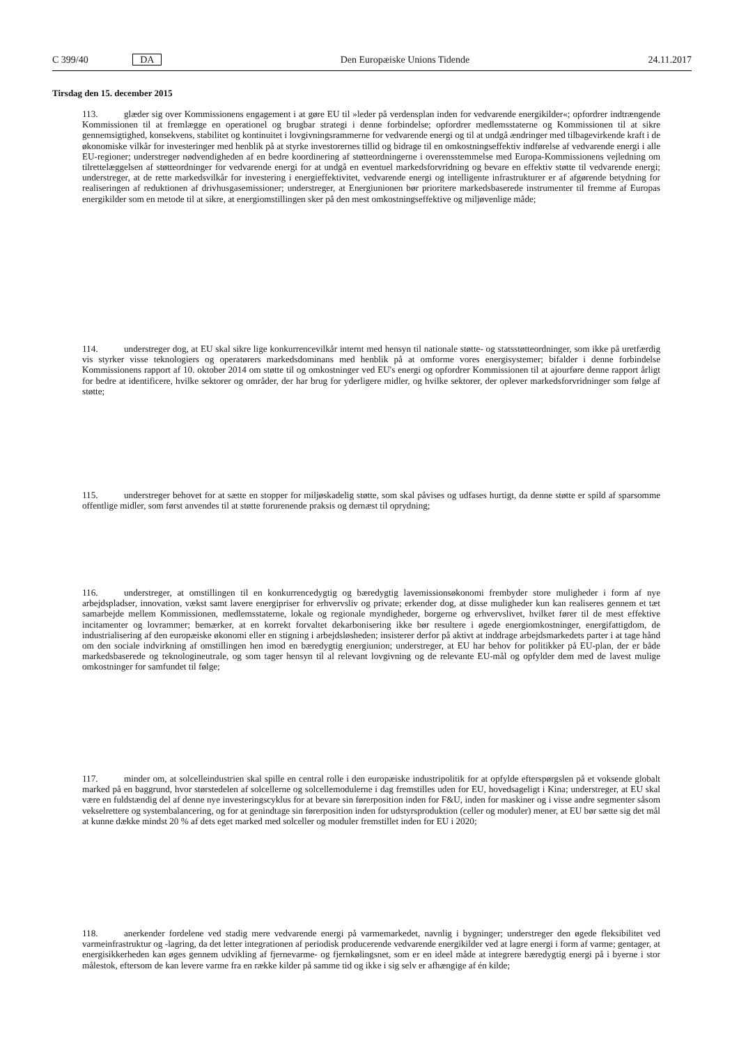C 399/40 DA Den Europæiske Unions Tidende 24.11.2017
Tirsdag den 15. december 2015
113. glæder sig over Kommissionens engagement i at gøre EU til »leder på verdensplan inden for vedvarende energikilder«; opfordrer indtrængende Kommissionen til at fremlægge en operationel og brugbar strategi i denne forbindelse; opfordrer medlemsstaterne og Kommissionen til at sikre gennemsigtighed, konsekvens, stabilitet og kontinuitet i lovgivningsrammerne for vedvarende energi og til at undgå ændringer med tilbagevirkende kraft i de økonomiske vilkår for investeringer med henblik på at styrke investorernes tillid og bidrage til en omkostningseffektiv indførelse af vedvarende energi i alle EU-regioner; understreger nødvendigheden af en bedre koordinering af støtteordningerne i overensstemmelse med Europa-Kommissionens vejledning om tilrettelæggelsen af støtteordninger for vedvarende energi for at undgå en eventuel markedsforvridning og bevare en effektiv støtte til vedvarende energi; understreger, at de rette markedsvilkår for investering i energieffektivitet, vedvarende energi og intelligente infrastrukturer er af afgørende betydning for realiseringen af reduktionen af drivhusgasemissioner; understreger, at Energiunionen bør prioritere markedsbaserede instrumenter til fremme af Europas energikilder som en metode til at sikre, at energiomstillingen sker på den mest omkostningseffektive og miljøvenlige måde;
114. understreger dog, at EU skal sikre lige konkurrencevilkår internt med hensyn til nationale støtte- og statsstøtteordninger, som ikke på uretfærdig vis styrker visse teknologiers og operatørers markedsdominans med henblik på at omforme vores energisystemer; bifalder i denne forbindelse Kommissionens rapport af 10. oktober 2014 om støtte til og omkostninger ved EU's energi og opfordrer Kommissionen til at ajourføre denne rapport årligt for bedre at identificere, hvilke sektorer og områder, der har brug for yderligere midler, og hvilke sektorer, der oplever markedsforvridninger som følge af støtte;
115. understreger behovet for at sætte en stopper for miljøskadelig støtte, som skal påvises og udfases hurtigt, da denne støtte er spild af sparsomme offentlige midler, som først anvendes til at støtte forurenende praksis og dernæst til oprydning;
116. understreger, at omstillingen til en konkurrencedygtig og bæredygtig lavemissionsøkonomi frembyder store muligheder i form af nye arbejdspladser, innovation, vækst samt lavere energipriser for erhvervsliv og private; erkender dog, at disse muligheder kun kan realiseres gennem et tæt samarbejde mellem Kommissionen, medlemsstaterne, lokale og regionale myndigheder, borgerne og erhvervslivet, hvilket fører til de mest effektive incitamenter og lovrammer; bemærker, at en korrekt forvaltet dekarbonisering ikke bør resultere i øgede energiomkostninger, energifattigdom, de industrialisering af den europæiske økonomi eller en stigning i arbejdsløsheden; insisterer derfor på aktivt at inddrage arbejdsmarkedets parter i at tage hånd om den sociale indvirkning af omstillingen hen imod en bæredygtig energiunion; understreger, at EU har behov for politikker på EU-plan, der er både markedsbaserede og teknologineutrale, og som tager hensyn til al relevant lovgivning og de relevante EU-mål og opfylder dem med de lavest mulige omkostninger for samfundet til følge;
117. minder om, at solcelleindustrien skal spille en central rolle i den europæiske industripolitik for at opfylde efterspørgslen på et voksende globalt marked på en baggrund, hvor størstedelen af solcellerne og solcellemodulerne i dag fremstilles uden for EU, hovedsageligt i Kina; understreger, at EU skal være en fuldstændig del af denne nye investeringscyklus for at bevare sin førerposition inden for F&U, inden for maskiner og i visse andre segmenter såsom vekselrettere og systembalancering, og for at genindtage sin førerposition inden for udstyrsproduktion (celler og moduler) mener, at EU bør sætte sig det mål at kunne dække mindst 20 % af dets eget marked med solceller og moduler fremstillet inden for EU i 2020;
118. anerkender fordelene ved stadig mere vedvarende energi på varmemarkedet, navnlig i bygninger; understreger den øgede fleksibilitet ved varmeinfrastruktur og -lagring, da det letter integrationen af periodisk producerende vedvarende energikilder ved at lagre energi i form af varme; gentager, at energisikkerheden kan øges gennem udvikling af fjernevarme- og fjernkølingsnet, som er en ideel måde at integrere bæredygtig energi på i byerne i stor målestok, eftersom de kan levere varme fra en række kilder på samme tid og ikke i sig selv er afhængige af én kilde;